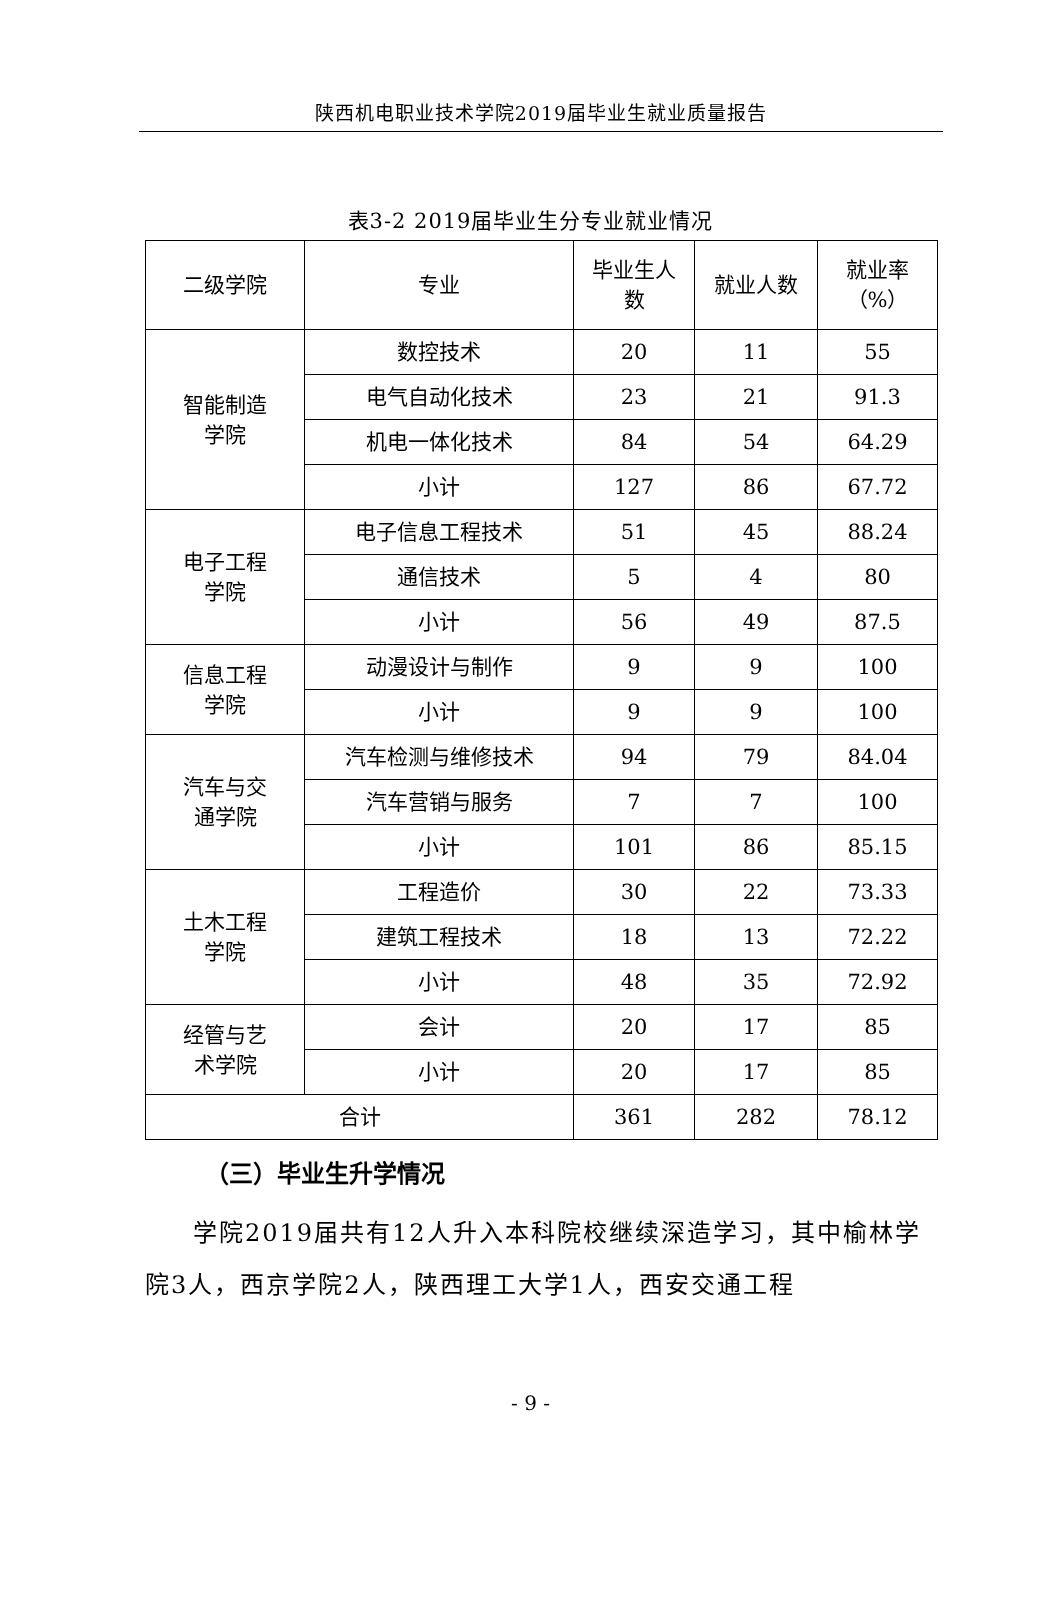陕西机电职业技术学院2019届毕业生就业质量报告
表3-2 2019届毕业生分专业就业情况
| 二级学院 | 专业 | 毕业生人 数 | 就业人数 | 就业率 （%） |
| --- | --- | --- | --- | --- |
| 智能制造 学院 | 数控技术 | 20 | 11 | 55 |
| | 电气自动化技术 | 23 | 21 | 91.3 |
| | 机电一体化技术 | 84 | 54 | 64.29 |
| | 小计 | 127 | 86 | 67.72 |
| 电子工程 学院 | 电子信息工程技术 | 51 | 45 | 88.24 |
| | 通信技术 | 5 | 4 | 80 |
| | 小计 | 56 | 49 | 87.5 |
| 信息工程 学院 | 动漫设计与制作 | 9 | 9 | 100 |
| | 小计 | 9 | 9 | 100 |
| 汽车与交 通学院 | 汽车检测与维修技术 | 94 | 79 | 84.04 |
| | 汽车营销与服务 | 7 | 7 | 100 |
| | 小计 | 101 | 86 | 85.15 |
| 土木工程 学院 | 工程造价 | 30 | 22 | 73.33 |
| | 建筑工程技术 | 18 | 13 | 72.22 |
| | 小计 | 48 | 35 | 72.92 |
| 经管与艺 术学院 | 会计 | 20 | 17 | 85 |
| | 小计 | 20 | 17 | 85 |
| 合计 | | 361 | 282 | 78.12 |
（三）毕业生升学情况
学院2019届共有12人升入本科院校继续深造学习，其中榆林学院3人，西京学院2人，陕西理工大学1人，西安交通工程
- 9 -